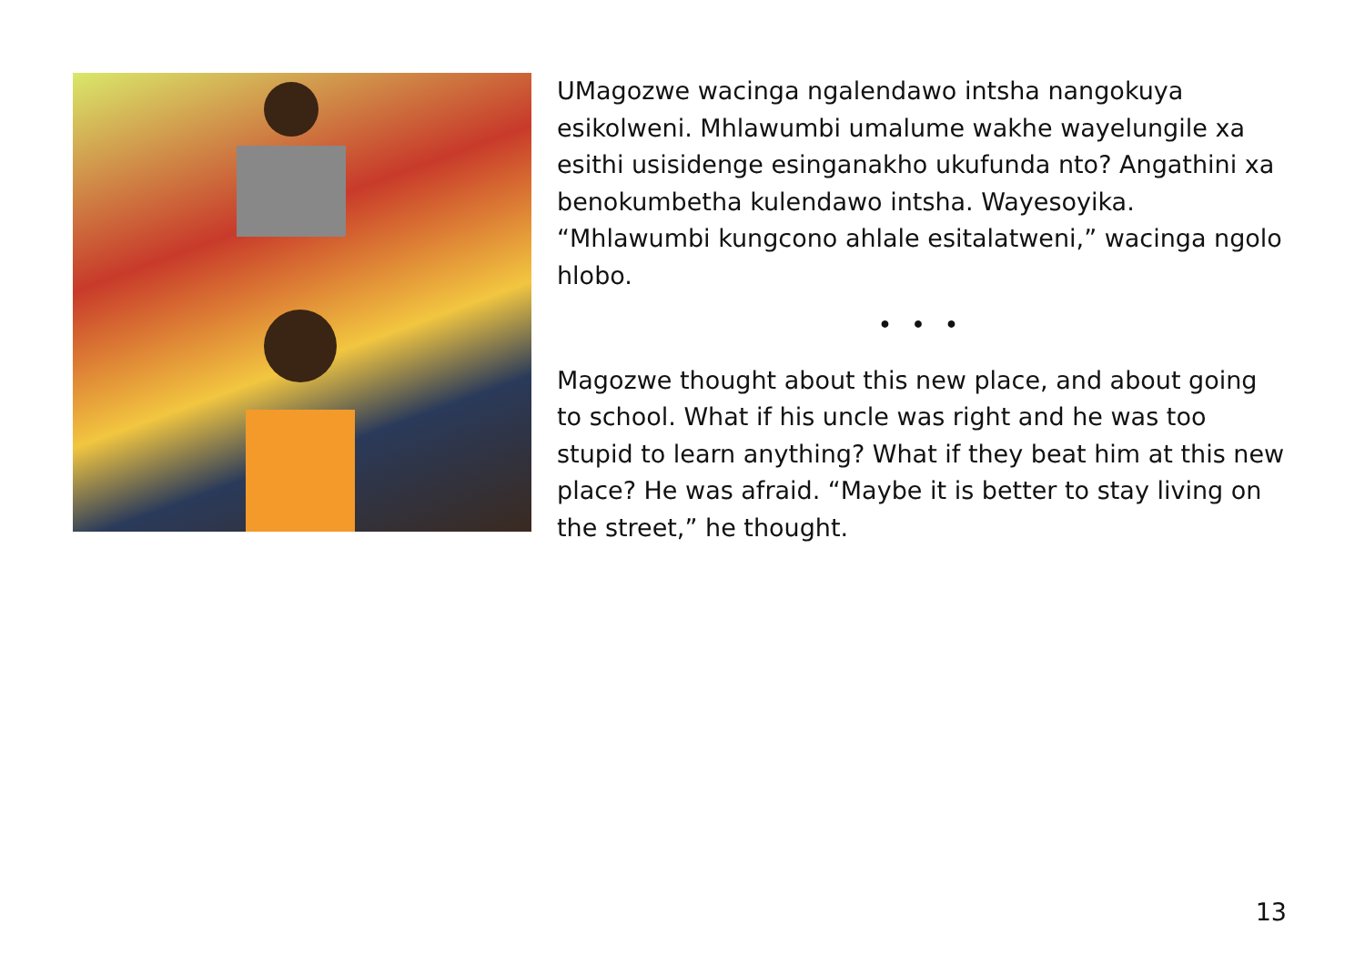UMagozwe wacinga ngalendawo intsha nangokuya esikolweni. Mhlawumbi umalume wakhe wayelungile xa esithi usisidenge esinganakho ukufunda nto? Angathini xa benokumbetha kulendawo intsha. Wayesoyika. “Mhlawumbi kungcono ahlale esitalatweni,” wacinga ngolo hlobo.
• • •
Magozwe thought about this new place, and about going to school. What if his uncle was right and he was too stupid to learn anything? What if they beat him at this new place? He was afraid. “Maybe it is better to stay living on the street,” he thought.
13